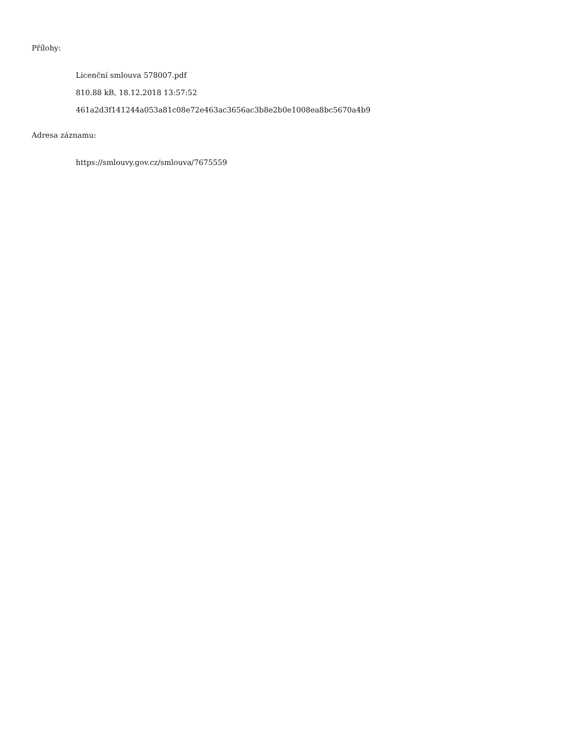Přílohy:
Licenční smlouva 578007.pdf
810.88 kB, 18.12.2018 13:57:52
461a2d3f141244a053a81c08e72e463ac3656ac3b8e2b0e1008ea8bc5670a4b9
Adresa záznamu:
https://smlouvy.gov.cz/smlouva/7675559